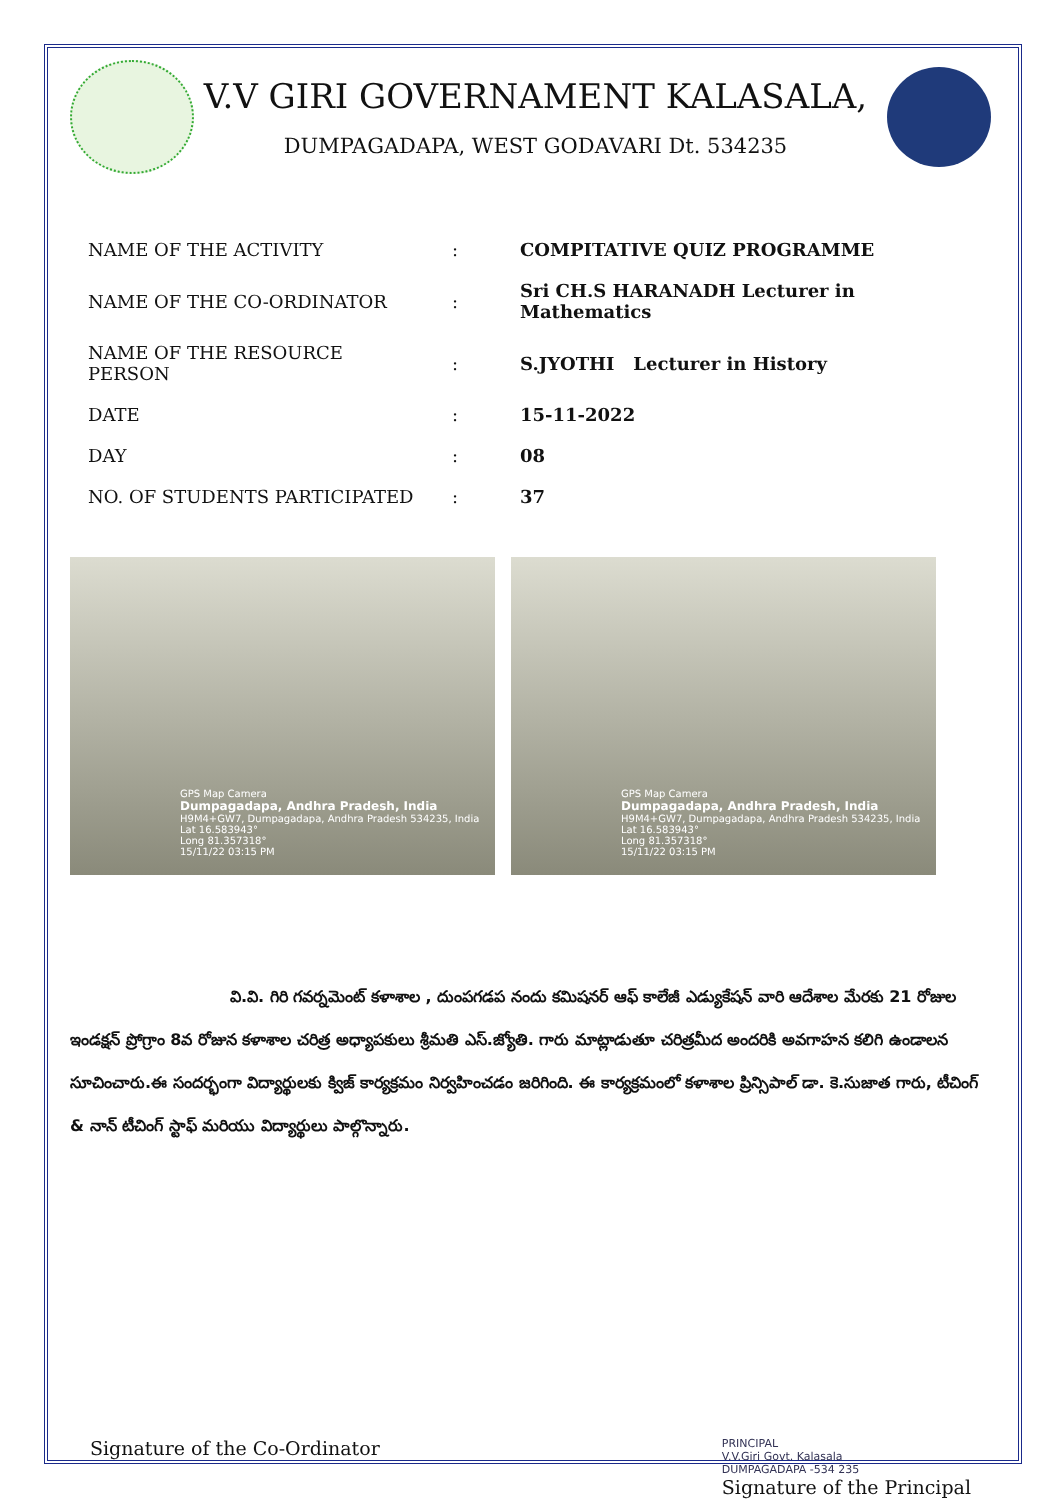V.V GIRI GOVERNAMENT KALASALA,
DUMPAGADAPA, WEST GODAVARI Dt. 534235
| NAME OF THE ACTIVITY | : | COMPITATIVE QUIZ PROGRAMME |
| NAME OF THE CO-ORDINATOR | : | Sri CH.S HARANADH Lecturer in Mathematics |
| NAME OF THE RESOURCE PERSON | : | S.JYOTHI Lecturer in History |
| DATE | : | 15-11-2022 |
| DAY | : | 08 |
| NO. OF STUDENTS PARTICIPATED | : | 37 |
GPS Map Camera
Dumpagadapa, Andhra Pradesh, India
H9M4+GW7, Dumpagadapa, Andhra Pradesh 534235, India
Lat 16.583943°
Long 81.357318°
15/11/22 03:15 PM
GPS Map Camera
Dumpagadapa, Andhra Pradesh, India
H9M4+GW7, Dumpagadapa, Andhra Pradesh 534235, India
Lat 16.583943°
Long 81.357318°
15/11/22 03:15 PM
వి.వి. గిరి గవర్నమెంట్ కళాశాల , దుంపగడప నందు కమిషనర్ ఆఫ్ కాలేజీ ఎడ్యుకేషన్ వారి ఆదేశాల మేరకు 21 రోజుల ఇండక్షన్ ప్రోగ్రాం 8వ రోజున కళాశాల చరిత్ర అధ్యాపకులు శ్రీమతి ఎస్.జ్యోతి. గారు మాట్లాడుతూ చరిత్రమీద అందరికి అవగాహన కలిగి ఉండాలన సూచించారు.ఈ సందర్భంగా విద్యార్థులకు క్విజ్ కార్యక్రమం నిర్వహించడం జరిగింది. ఈ కార్యక్రమంలో కళాశాల ప్రిన్సిపాల్ డా. కె.సుజాత గారు, టీచింగ్ & నాన్ టీచింగ్ స్టాఫ్ మరియు విద్యార్థులు పాల్గొన్నారు.
Signature of the Co-Ordinator
PRINCIPAL
V.V.Giri Govt. Kalasala
DUMPAGADAPA -534 235
Signature of the Principal